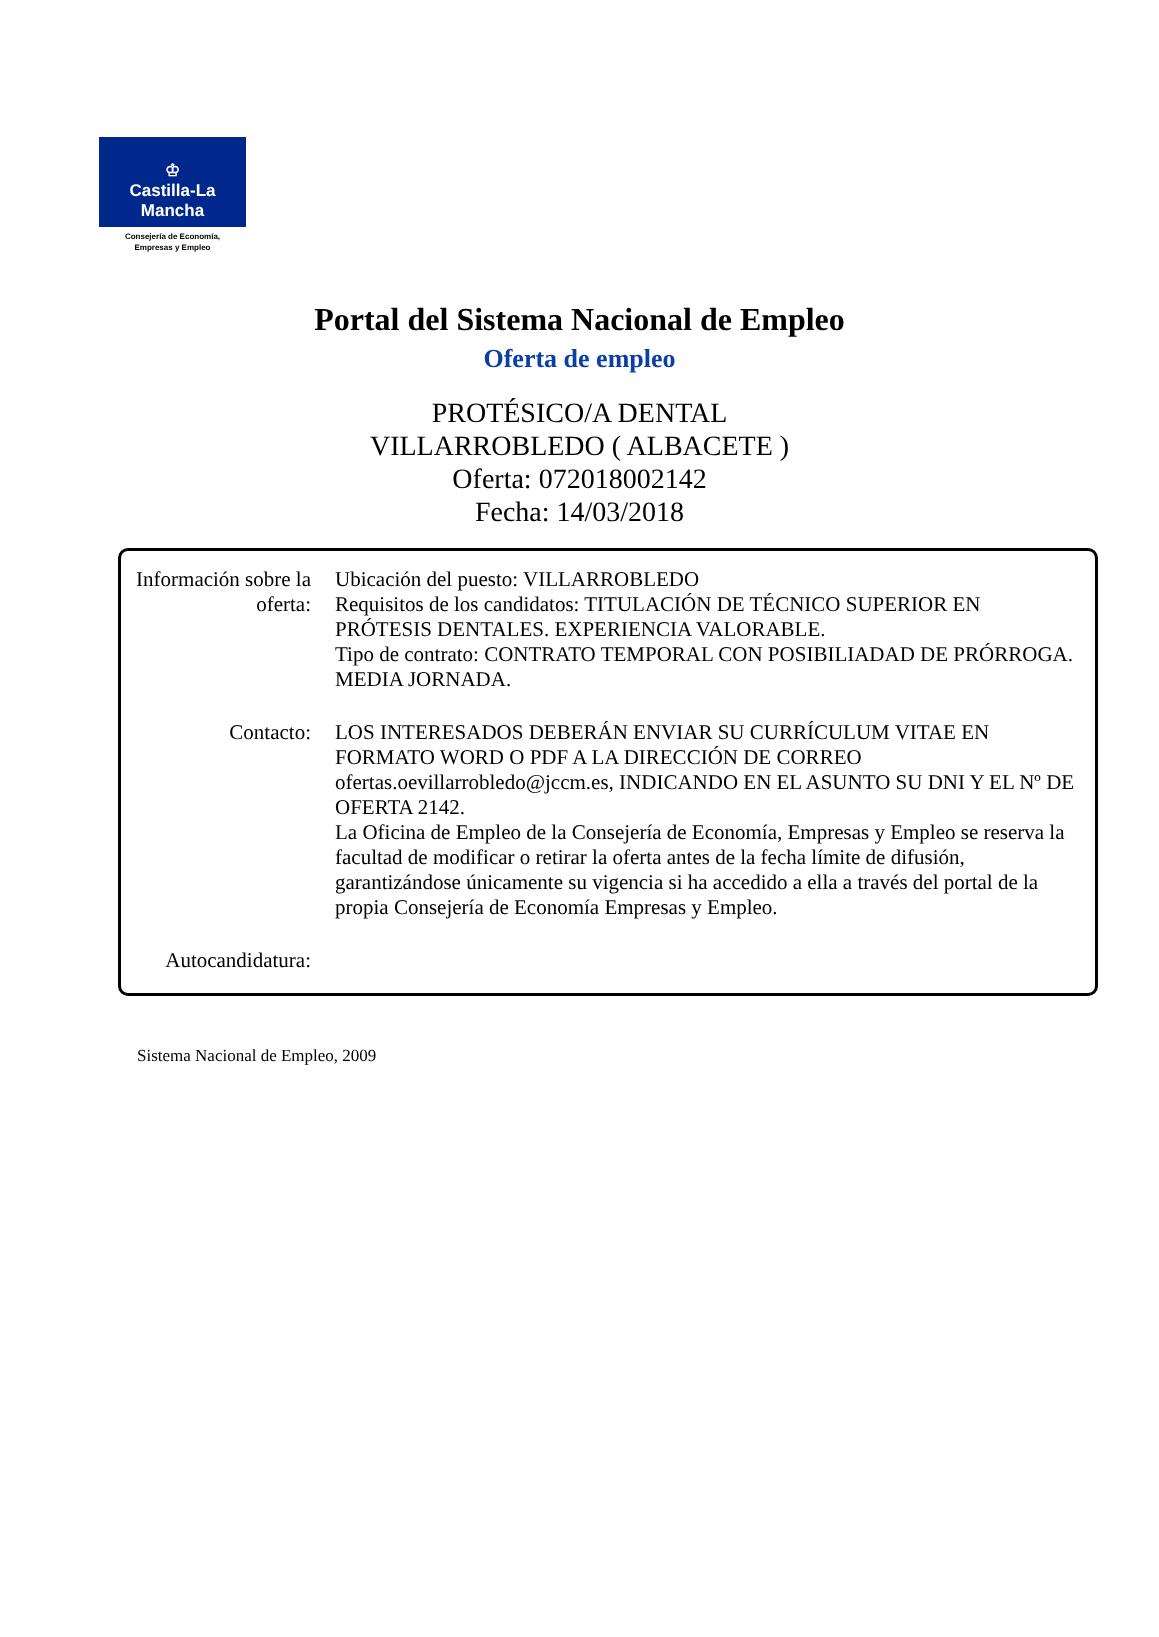♔
Castilla-La Mancha
Consejería de Economía,
Empresas y Empleo
Portal del Sistema Nacional de Empleo
Oferta de empleo
PROTÉSICO/A DENTAL
VILLARROBLEDO ( ALBACETE )
Oferta: 072018002142
Fecha: 14/03/2018
Información sobre la oferta:
Ubicación del puesto: VILLARROBLEDO
Requisitos de los candidatos: TITULACIÓN DE TÉCNICO SUPERIOR EN PRÓTESIS DENTALES. EXPERIENCIA VALORABLE.
Tipo de contrato: CONTRATO TEMPORAL CON POSIBILIADAD DE PRÓRROGA. MEDIA JORNADA.
Contacto: LOS INTERESADOS DEBERÁN ENVIAR SU CURRÍCULUM VITAE EN FORMATO WORD O PDF A LA DIRECCIÓN DE CORREO ofertas.oevillarrobledo@jccm.es, INDICANDO EN EL ASUNTO SU DNI Y EL Nº DE OFERTA 2142.
La Oficina de Empleo de la Consejería de Economía, Empresas y Empleo se reserva la facultad de modificar o retirar la oferta antes de la fecha límite de difusión, garantizándose únicamente su vigencia si ha accedido a ella a través del portal de la propia Consejería de Economía Empresas y Empleo.
Autocandidatura:
Sistema Nacional de Empleo, 2009